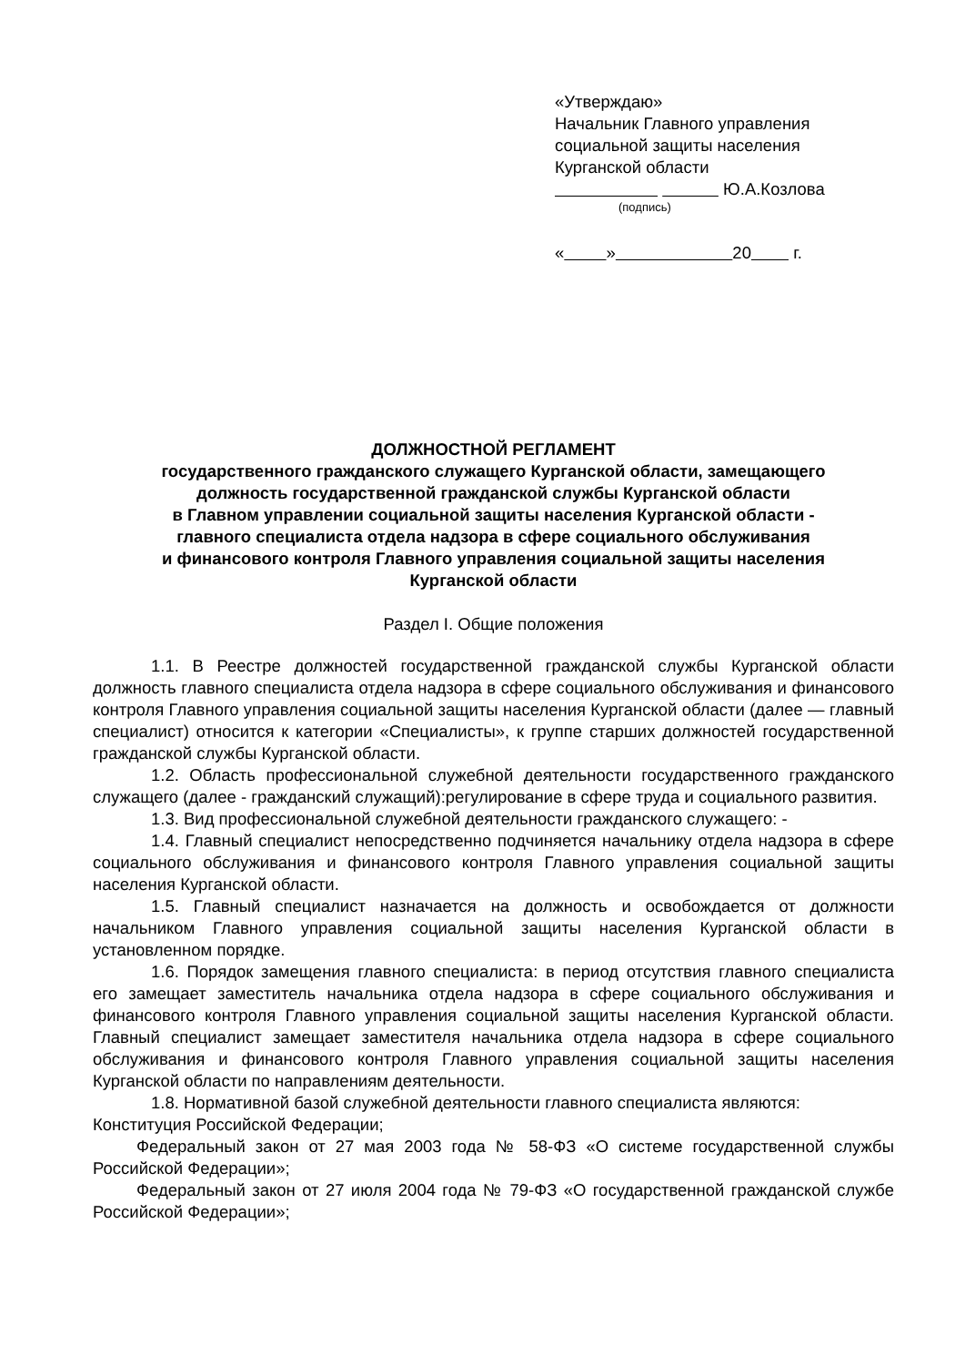«Утверждаю»
Начальник Главного управления
социальной защиты населения
Курганской области
Ю.А.Козлова
(подпись)
« » 20 г.
ДОЛЖНОСТНОЙ РЕГЛАМЕНТ
государственного гражданского служащего Курганской области, замещающего
должность государственной гражданской службы Курганской области
в Главном управлении социальной защиты населения Курганской области -
главного специалиста отдела надзора в сфере социального обслуживания
и финансового контроля Главного управления социальной защиты населения
Курганской области
Раздел I. Общие положения
1.1. В Реестре должностей государственной гражданской службы Курганской области должность главного специалиста отдела надзора в сфере социального обслуживания и финансового контроля Главного управления социальной защиты населения Курганской области (далее — главный специалист) относится к категории «Специалисты», к группе старших должностей государственной гражданской службы Курганской области.
1.2. Область профессиональной служебной деятельности государственного гражданского служащего (далее - гражданский служащий):регулирование в сфере труда и социального развития.
1.3. Вид профессиональной служебной деятельности гражданского служащего: -
1.4. Главный специалист непосредственно подчиняется начальнику отдела надзора в сфере социального обслуживания и финансового контроля Главного управления социальной защиты населения Курганской области.
1.5. Главный специалист назначается на должность и освобождается от должности начальником Главного управления социальной защиты населения Курганской области в установленном порядке.
1.6. Порядок замещения главного специалиста: в период отсутствия главного специалиста его замещает заместитель начальника отдела надзора в сфере социального обслуживания и финансового контроля Главного управления социальной защиты населения Курганской области. Главный специалист замещает заместителя начальника отдела надзора в сфере социального обслуживания и финансового контроля Главного управления социальной защиты населения Курганской области по направлениям деятельности.
1.8. Нормативной базой служебной деятельности главного специалиста являются:
Конституция Российской Федерации;
Федеральный закон от 27 мая 2003 года № 58-ФЗ «О системе государственной службы Российской Федерации»;
Федеральный закон от 27 июля 2004 года № 79-ФЗ «О государственной гражданской службе Российской Федерации»;